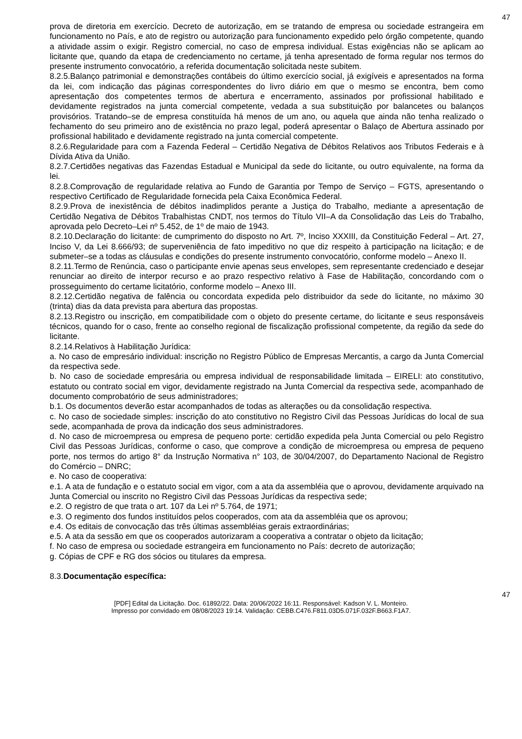47
prova de diretoria em exercício. Decreto de autorização, em se tratando de empresa ou sociedade estrangeira em funcionamento no País, e ato de registro ou autorização para funcionamento expedido pelo órgão competente, quando a atividade assim o exigir. Registro comercial, no caso de empresa individual. Estas exigências não se aplicam ao licitante que, quando da etapa de credenciamento no certame, já tenha apresentado de forma regular nos termos do presente instrumento convocatório, a referida documentação solicitada neste subitem.
8.2.5.Balanço patrimonial e demonstrações contábeis do último exercício social, já exigíveis e apresentados na forma da lei, com indicação das páginas correspondentes do livro diário em que o mesmo se encontra, bem como apresentação dos competentes termos de abertura e encerramento, assinados por profissional habilitado e devidamente registrados na junta comercial competente, vedada a sua substituição por balancetes ou balanços provisórios. Tratando–se de empresa constituída há menos de um ano, ou aquela que ainda não tenha realizado o fechamento do seu primeiro ano de existência no prazo legal, poderá apresentar o Balaço de Abertura assinado por profissional habilitado e devidamente registrado na junta comercial competente.
8.2.6.Regularidade para com a Fazenda Federal – Certidão Negativa de Débitos Relativos aos Tributos Federais e à Dívida Ativa da União.
8.2.7.Certidões negativas das Fazendas Estadual e Municipal da sede do licitante, ou outro equivalente, na forma da lei.
8.2.8.Comprovação de regularidade relativa ao Fundo de Garantia por Tempo de Serviço – FGTS, apresentando o respectivo Certificado de Regularidade fornecida pela Caixa Econômica Federal.
8.2.9.Prova de inexistência de débitos inadimplidos perante a Justiça do Trabalho, mediante a apresentação de Certidão Negativa de Débitos Trabalhistas CNDT, nos termos do Título VII–A da Consolidação das Leis do Trabalho, aprovada pelo Decreto–Lei nº 5.452, de 1º de maio de 1943.
8.2.10.Declaração do licitante: de cumprimento do disposto no Art. 7º, Inciso XXXIII, da Constituição Federal – Art. 27, Inciso V, da Lei 8.666/93; de superveniência de fato impeditivo no que diz respeito à participação na licitação; e de submeter–se a todas as cláusulas e condições do presente instrumento convocatório, conforme modelo – Anexo II.
8.2.11.Termo de Renúncia, caso o participante envie apenas seus envelopes, sem representante credenciado e desejar renunciar ao direito de interpor recurso e ao prazo respectivo relativo à Fase de Habilitação, concordando com o prosseguimento do certame licitatório, conforme modelo – Anexo III.
8.2.12.Certidão negativa de falência ou concordata expedida pelo distribuidor da sede do licitante, no máximo 30 (trinta) dias da data prevista para abertura das propostas.
8.2.13.Registro ou inscrição, em compatibilidade com o objeto do presente certame, do licitante e seus responsáveis técnicos, quando for o caso, frente ao conselho regional de fiscalização profissional competente, da região da sede do licitante.
8.2.14.Relativos à Habilitação Jurídica:
a. No caso de empresário individual: inscrição no Registro Público de Empresas Mercantis, a cargo da Junta Comercial da respectiva sede.
b. No caso de sociedade empresária ou empresa individual de responsabilidade limitada – EIRELI: ato constitutivo, estatuto ou contrato social em vigor, devidamente registrado na Junta Comercial da respectiva sede, acompanhado de documento comprobatório de seus administradores;
b.1. Os documentos deverão estar acompanhados de todas as alterações ou da consolidação respectiva.
c. No caso de sociedade simples: inscrição do ato constitutivo no Registro Civil das Pessoas Jurídicas do local de sua sede, acompanhada de prova da indicação dos seus administradores.
d. No caso de microempresa ou empresa de pequeno porte: certidão expedida pela Junta Comercial ou pelo Registro Civil das Pessoas Jurídicas, conforme o caso, que comprove a condição de microempresa ou empresa de pequeno porte, nos termos do artigo 8° da Instrução Normativa n° 103, de 30/04/2007, do Departamento Nacional de Registro do Comércio – DNRC;
e. No caso de cooperativa:
e.1. A ata de fundação e o estatuto social em vigor, com a ata da assembléia que o aprovou, devidamente arquivado na Junta Comercial ou inscrito no Registro Civil das Pessoas Jurídicas da respectiva sede;
e.2. O registro de que trata o art. 107 da Lei nº 5.764, de 1971;
e.3. O regimento dos fundos instituídos pelos cooperados, com ata da assembléia que os aprovou;
e.4. Os editais de convocação das três últimas assembléias gerais extraordinárias;
e.5. A ata da sessão em que os cooperados autorizaram a cooperativa a contratar o objeto da licitação;
f. No caso de empresa ou sociedade estrangeira em funcionamento no País: decreto de autorização;
g. Cópias de CPF e RG dos sócios ou titulares da empresa.
8.3.Documentação específica:
47
[PDF] Edital da Licitação. Doc. 61892/22. Data: 20/06/2022 16:11. Responsável: Kadson V. L. Monteiro.
Impresso por convidado em 08/08/2023 19:14. Validação: CEBB.C476.F811.03D5.071F.032F.B663.F1A7.